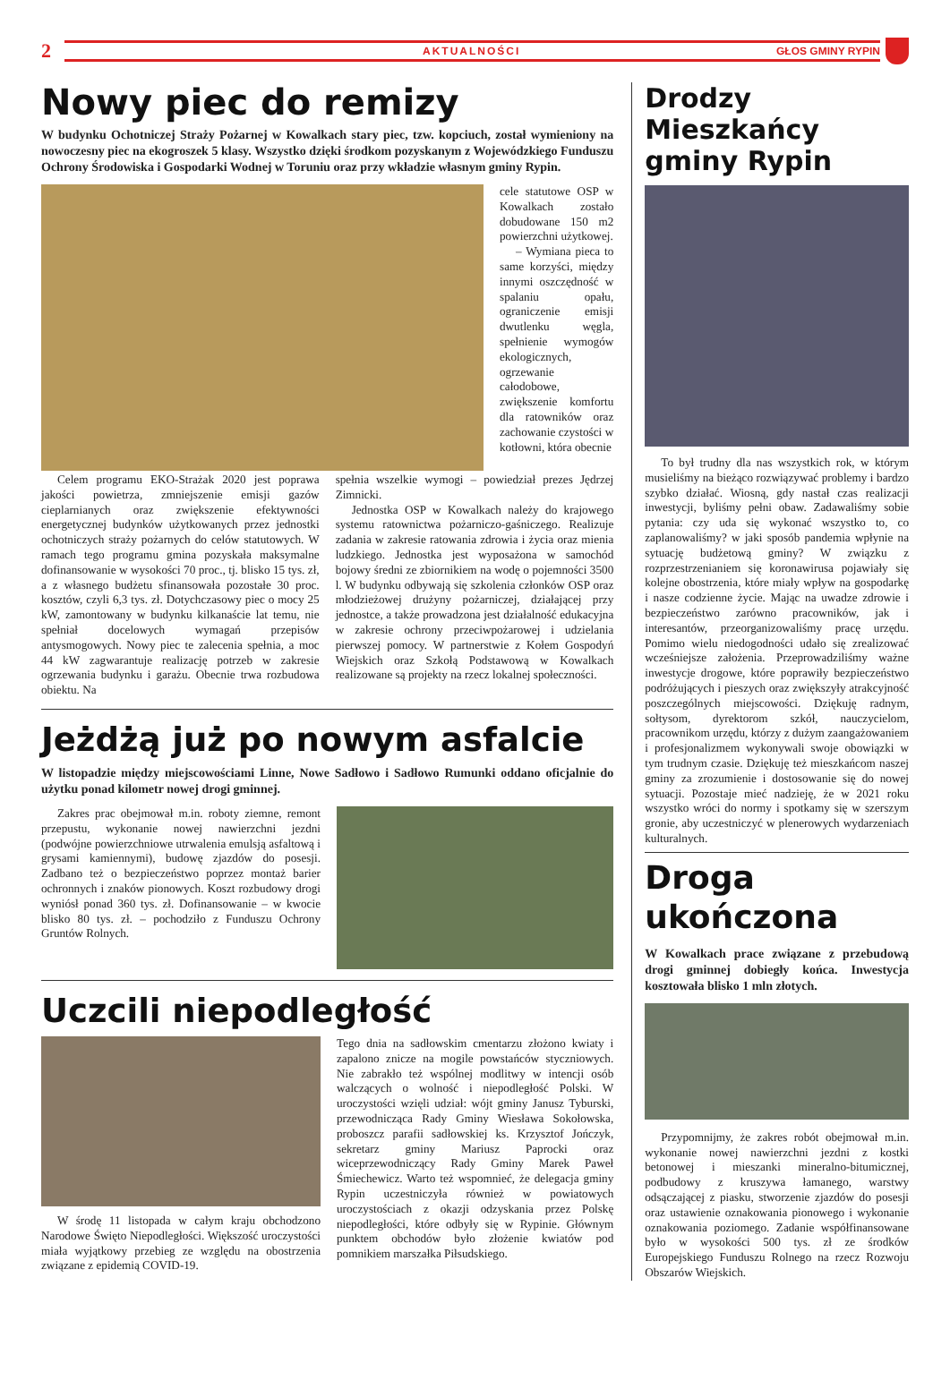2
AKTUALNOŚCI GŁOS GMINY RYPIN
Nowy piec do remizy
W budynku Ochotniczej Straży Pożarnej w Kowalkach stary piec, tzw. kopciuch, został wymieniony na nowoczesny piec na ekogroszek 5 klasy. Wszystko dzięki środkom pozyskanym z Wojewódzkiego Funduszu Ochrony Środowiska i Gospodarki Wodnej w Toruniu oraz przy wkładzie własnym gminy Rypin.
cele statutowe OSP w Kowalkach zostało dobudowane 150 m2 powierzchni użytkowej.
– Wymiana pieca to same korzyści, między innymi oszczędność w spalaniu opału, ograniczenie emisji dwutlenku węgla, spełnienie wymogów ekologicznych, ogrzewanie całodobowe, zwiększenie komfortu dla ratowników oraz zachowanie czystości w kotłowni, która obecnie
Celem programu EKO-Strażak 2020 jest poprawa jakości powietrza, zmniejszenie emisji gazów cieplarnianych oraz zwiększenie efektywności energetycznej budynków użytkowanych przez jednostki ochotniczych straży pożarnych do celów statutowych. W ramach tego programu gmina pozyskała maksymalne dofinansowanie w wysokości 70 proc., tj. blisko 15 tys. zł, a z własnego budżetu sfinansowała pozostałe 30 proc. kosztów, czyli 6,3 tys. zł. Dotychczasowy piec o mocy 25 kW, zamontowany w budynku kilkanaście lat temu, nie spełniał docelowych wymagań przepisów antysmogowych. Nowy piec te zalecenia spełnia, a moc 44 kW zagwarantuje realizację potrzeb w zakresie ogrzewania budynku i garażu. Obecnie trwa rozbudowa obiektu. Na
spełnia wszelkie wymogi – powiedział prezes Jędrzej Zimnicki.
Jednostka OSP w Kowalkach należy do krajowego systemu ratownictwa pożarniczo-gaśniczego. Realizuje zadania w zakresie ratowania zdrowia i życia oraz mienia ludzkiego. Jednostka jest wyposażona w samochód bojowy średni ze zbiornikiem na wodę o pojemności 3500 l. W budynku odbywają się szkolenia członków OSP oraz młodzieżowej drużyny pożarniczej, działającej przy jednostce, a także prowadzona jest działalność edukacyjna w zakresie ochrony przeciwpożarowej i udzielania pierwszej pomocy. W partnerstwie z Kołem Gospodyń Wiejskich oraz Szkołą Podstawową w Kowalkach realizowane są projekty na rzecz lokalnej społeczności.
Jeżdżą już po nowym asfalcie
W listopadzie między miejscowościami Linne, Nowe Sadłowo i Sadłowo Rumunki oddano oficjalnie do użytku ponad kilometr nowej drogi gminnej.
Zakres prac obejmował m.in. roboty ziemne, remont przepustu, wykonanie nowej nawierzchni jezdni (podwójne powierzchniowe utrwalenia emulsją asfaltową i grysami kamiennymi), budowę zjazdów do posesji. Zadbano też o bezpieczeństwo poprzez montaż barier ochronnych i znaków pionowych. Koszt rozbudowy drogi wyniósł ponad 360 tys. zł. Dofinansowanie – w kwocie blisko 80 tys. zł. – pochodziło z Funduszu Ochrony Gruntów Rolnych.
Uczcili niepodległość
W środę 11 listopada w całym kraju obchodzono Narodowe Święto Niepodległości. Większość uroczystości miała wyjątkowy przebieg ze względu na obostrzenia związane z epidemią COVID-19.
Tego dnia na sadłowskim cmentarzu złożono kwiaty i zapalono znicze na mogile powstańców styczniowych. Nie zabrakło też wspólnej modlitwy w intencji osób walczących o wolność i niepodległość Polski. W uroczystości wzięli udział: wójt gminy Janusz Tyburski, przewodnicząca Rady Gminy Wiesława Sokołowska, proboszcz parafii sadłowskiej ks. Krzysztof Jończyk, sekretarz gminy Mariusz Paprocki oraz wiceprzewodniczący Rady Gminy Marek Paweł Śmiechewicz. Warto też wspomnieć, że delegacja gminy Rypin uczestniczyła również w powiatowych uroczystościach z okazji odzyskania przez Polskę niepodległości, które odbyły się w Rypinie. Głównym punktem obchodów było złożenie kwiatów pod pomnikiem marszałka Piłsudskiego.
Drodzy Mieszkańcy gminy Rypin
To był trudny dla nas wszystkich rok, w którym musieliśmy na bieżąco rozwiązywać problemy i bardzo szybko działać. Wiosną, gdy nastał czas realizacji inwestycji, byliśmy pełni obaw. Zadawaliśmy sobie pytania: czy uda się wykonać wszystko to, co zaplanowaliśmy? w jaki sposób pandemia wpłynie na sytuację budżetową gminy? W związku z rozprzestrzenianiem się koronawirusa pojawiały się kolejne obostrzenia, które miały wpływ na gospodarkę i nasze codzienne życie. Mając na uwadze zdrowie i bezpieczeństwo zarówno pracowników, jak i interesantów, przeorganizowaliśmy pracę urzędu. Pomimo wielu niedogodności udało się zrealizować wcześniejsze założenia. Przeprowadziliśmy ważne inwestycje drogowe, które poprawiły bezpieczeństwo podróżujących i pieszych oraz zwiększyły atrakcyjność poszczególnych miejscowości. Dziękuję radnym, sołtysom, dyrektorom szkół, nauczycielom, pracownikom urzędu, którzy z dużym zaangażowaniem i profesjonalizmem wykonywali swoje obowiązki w tym trudnym czasie. Dziękuję też mieszkańcom naszej gminy za zrozumienie i dostosowanie się do nowej sytuacji. Pozostaje mieć nadzieję, że w 2021 roku wszystko wróci do normy i spotkamy się w szerszym gronie, aby uczestniczyć w plenerowych wydarzeniach kulturalnych.
Droga ukończona
W Kowalkach prace związane z przebudową drogi gminnej dobiegły końca. Inwestycja kosztowała blisko 1 mln złotych.
Przypomnijmy, że zakres robót obejmował m.in. wykonanie nowej nawierzchni jezdni z kostki betonowej i mieszanki mineralno-bitumicznej, podbudowy z kruszywa łamanego, warstwy odsączającej z piasku, stworzenie zjazdów do posesji oraz ustawienie oznakowania pionowego i wykonanie oznakowania poziomego. Zadanie współfinansowane było w wysokości 500 tys. zł ze środków Europejskiego Funduszu Rolnego na rzecz Rozwoju Obszarów Wiejskich.